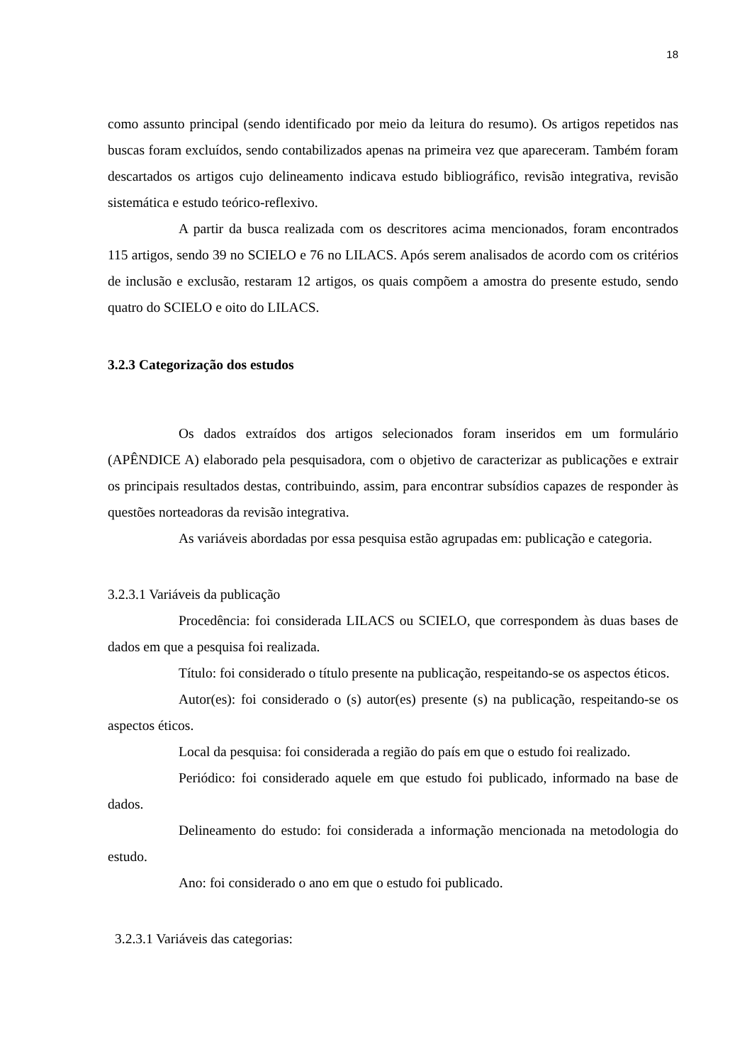18
como assunto principal (sendo identificado por meio da leitura do resumo). Os artigos repetidos nas buscas foram excluídos, sendo contabilizados apenas na primeira vez que apareceram. Também foram descartados os artigos cujo delineamento indicava estudo bibliográfico, revisão integrativa, revisão sistemática e estudo teórico-reflexivo.
A partir da busca realizada com os descritores acima mencionados, foram encontrados 115 artigos, sendo 39 no SCIELO e 76 no LILACS. Após serem analisados de acordo com os critérios de inclusão e exclusão, restaram 12 artigos, os quais compõem a amostra do presente estudo, sendo quatro do SCIELO e oito do LILACS.
3.2.3 Categorização dos estudos
Os dados extraídos dos artigos selecionados foram inseridos em um formulário (APÊNDICE A) elaborado pela pesquisadora, com o objetivo de caracterizar as publicações e extrair os principais resultados destas, contribuindo, assim, para encontrar subsídios capazes de responder às questões norteadoras da revisão integrativa.
As variáveis abordadas por essa pesquisa estão agrupadas em: publicação e categoria.
3.2.3.1 Variáveis da publicação
Procedência: foi considerada LILACS ou SCIELO, que correspondem às duas bases de dados em que a pesquisa foi realizada.
Título: foi considerado o título presente na publicação, respeitando-se os aspectos éticos.
Autor(es): foi considerado o (s) autor(es) presente (s) na publicação, respeitando-se os aspectos éticos.
Local da pesquisa: foi considerada a região do país em que o estudo foi realizado.
Periódico: foi considerado aquele em que estudo foi publicado, informado na base de dados.
Delineamento do estudo: foi considerada a informação mencionada na metodologia do estudo.
Ano: foi considerado o ano em que o estudo foi publicado.
3.2.3.1 Variáveis das categorias: